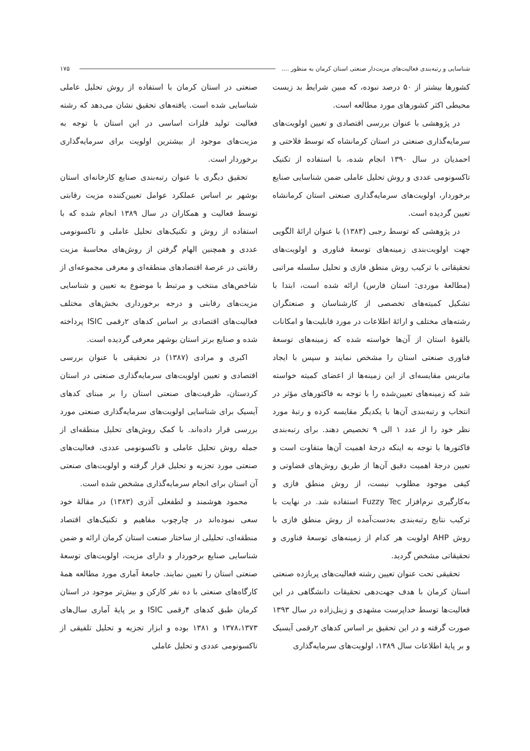شناسایی و رتبه‌بندی فعالیت‌های مزیت‌دار صنعتی استان کرمان به منظور .... ۱۷۵
کشورها بیشتر از ۵۰ درصد نبوده، که مبین شرایط بد زیست محیطی اکثر کشورهای مورد مطالعه است.
در پژوهشی با عنوان بررسی اقتصادی و تعیین اولویت‌های سرمایه‌گذاری صنعتی در استان کرمانشاه که توسط فلاحتی و احمدیان در سال ۱۳۹۰ انجام شده، با استفاده از تکنیک تاکسونومی عددی و روش تحلیل عاملی ضمن شناسایی صنایع برخوردار، اولویت‌های سرمایه‌گذاری صنعتی استان کرمانشاه تعیین گردیده است.
در پژوهشی که توسط رجبی (۱۳۸۳) با عنوان ارائهٔ الگویی جهت اولویت‌بندی زمینه‌های توسعهٔ فناوری و اولویت‌های تحقیقاتی با ترکیب روش منطق فازی و تحلیل سلسله مراتبی (مطالعهٔ موردی: استان فارس) ارائه شده است، ابتدا با تشکیل کمیته‌های تخصصی از کارشناسان و صنعتگران رشته‌های مختلف و ارائهٔ اطلاعات در مورد قابلیت‌ها و امکانات بالقوهٔ استان از آن‌ها خواسته شده که زمینه‌های توسعهٔ فناوری صنعتی استان را مشخص نمایند و سپس با ایجاد ماتریس مقایسه‌ای از این زمینه‌ها از اعضای کمیته خواسته شد که زمینه‌های تعیین‌شده را با توجه به فاکتورهای مؤثر در انتخاب و رتبه‌بندی آن‌ها با یکدیگر مقایسه کرده و رتبهٔ مورد نظر خود را از عدد ۱ الی ۹ تخصیص دهند. برای رتبه‌بندی فاکتورها با توجه به اینکه درجهٔ اهمیت آن‌ها متفاوت است و تعیین درجهٔ اهمیت دقیق آن‌ها از طریق روش‌های قضاوتی و کیفی موجود مطلوب نیست، از روش منطق فازی و به‌کارگیری نرم‌افزار Fuzzy Tec استفاده شد. در نهایت با ترکیب نتایج رتبه‌بندی به‌دست‌آمده از روش منطق فازی با روش AHP اولویت هر کدام از زمینه‌های توسعهٔ فناوری و تحقیقاتی مشخص گردید.
تحقیقی تحت عنوان تعیین رشته فعالیت‌های پربازده صنعتی استان کرمان با هدف جهت‌دهی تحقیقات دانشگاهی در این فعالیت‌ها توسط خداپرست مشهدی و زینل‌زاده در سال ۱۳۹۳ صورت گرفته و در این تحقیق بر اساس کدهای ۲رقمی آیسیک و بر پایهٔ اطلاعات سال ۱۳۸۹، اولویت‌های سرمایه‌گذاری
صنعتی در استان کرمان با استفاده از روش تحلیل عاملی شناسایی شده است. یافته‌های تحقیق نشان می‌دهد که رشته فعالیت تولید فلزات اساسی در این استان با توجه به مزیت‌های موجود از بیشترین اولویت برای سرمایه‌گذاری برخوردار است.
تحقیق دیگری با عنوان رتبه‌بندی صنایع کارخانه‌ای استان بوشهر بر اساس عملکرد عوامل تعیین‌کننده مزیت رقابتی توسط فعالیت و همکاران در سال ۱۳۸۹ انجام شده که با استفاده از روش و تکنیک‌های تحلیل عاملی و تاکسونومی عددی و همچنین الهام گرفتن از روش‌های محاسبهٔ مزیت رقابتی در عرصهٔ اقتصادهای منطقه‌ای و معرفی مجموعه‌ای از شاخص‌های منتخب و مرتبط با موضوع به تعیین و شناسایی مزیت‌های رقابتی و درجه برخورداری بخش‌های مختلف فعالیت‌های اقتصادی بر اساس کدهای ۲رقمی ISIC پرداخته شده و صنایع برتر استان بوشهر معرفی گردیده است.
اکبری و مرادی (۱۳۸۷) در تحقیقی با عنوان بررسی اقتصادی و تعیین اولویت‌های سرمایه‌گذاری صنعتی در استان کردستان، ظرفیت‌های صنعتی استان را بر مبنای کدهای آیسیک برای شناسایی اولویت‌های سرمایه‌گذاری صنعتی مورد بررسی قرار داده‌اند. با کمک روش‌های تحلیل منطقه‌ای از جمله روش تحلیل عاملی و تاکسونومی عددی، فعالیت‌های صنعتی مورد تجزیه و تحلیل قرار گرفته و اولویت‌های صنعتی آن استان برای انجام سرمایه‌گذاری مشخص شده است.
محمود هوشمند و لطفعلی آذری (۱۳۸۳) در مقالهٔ خود سعی نموده‌اند در چارچوب مفاهیم و تکنیک‌های اقتصاد منطقه‌ای، تحلیلی از ساختار صنعت استان کرمان ارائه و ضمن شناسایی صنایع برخوردار و دارای مزیت، اولویت‌های توسعهٔ صنعتی استان را تعیین نمایند. جامعهٔ آماری مورد مطالعه همهٔ کارگاه‌های صنعتی با ده نفر کارکن و بیش‌تر موجود در استان کرمان طبق کدهای ۴رقمی ISIC و بر پایهٔ آماری سال‌های ۱۳۷۸،۱۳۷۳ و ۱۳۸۱ بوده و ابزار تجزیه و تحلیل تلفیقی از تاکسونومی عددی و تحلیل عاملی